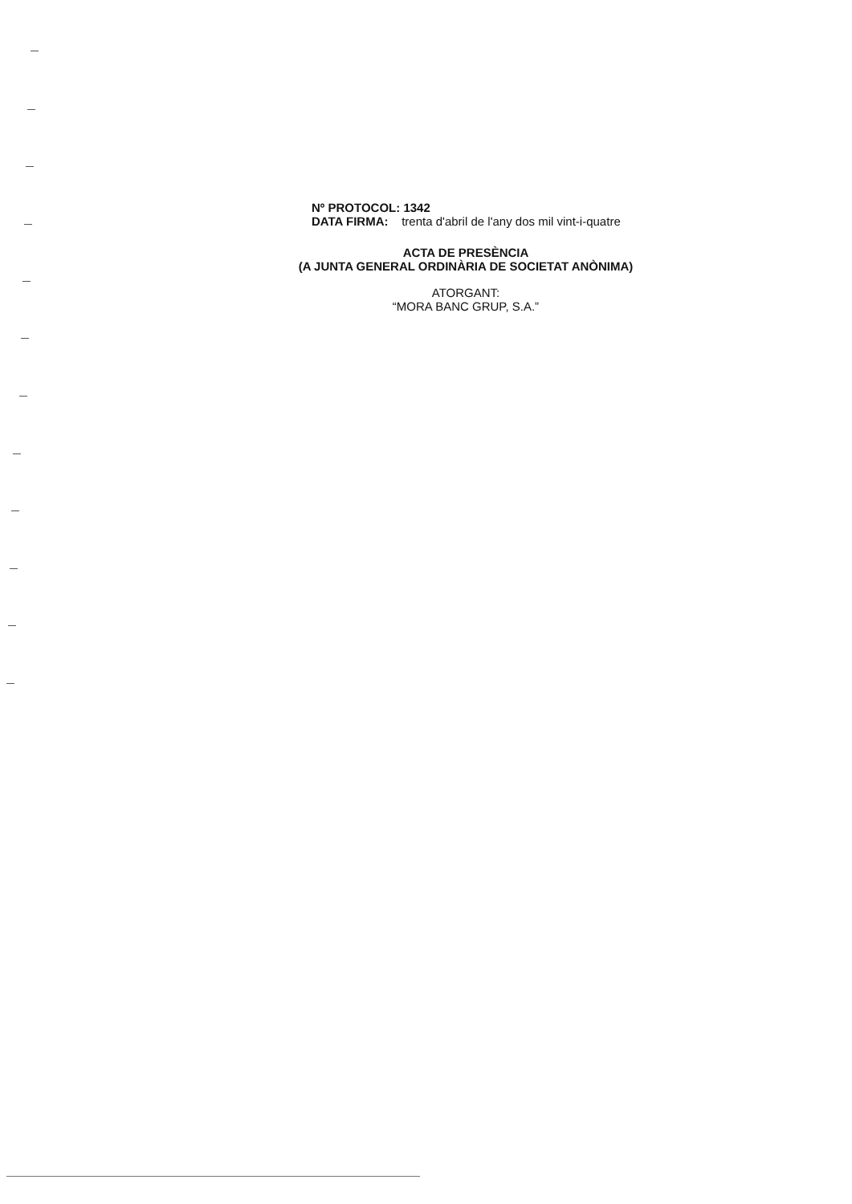Nº PROTOCOL: 1342
DATA FIRMA: trenta d'abril de l'any dos mil vint-i-quatre
ACTA DE PRESÈNCIA
(A JUNTA GENERAL ORDINÀRIA DE SOCIETAT ANÒNIMA)
ATORGANT:
“MORA BANC GRUP, S.A.”